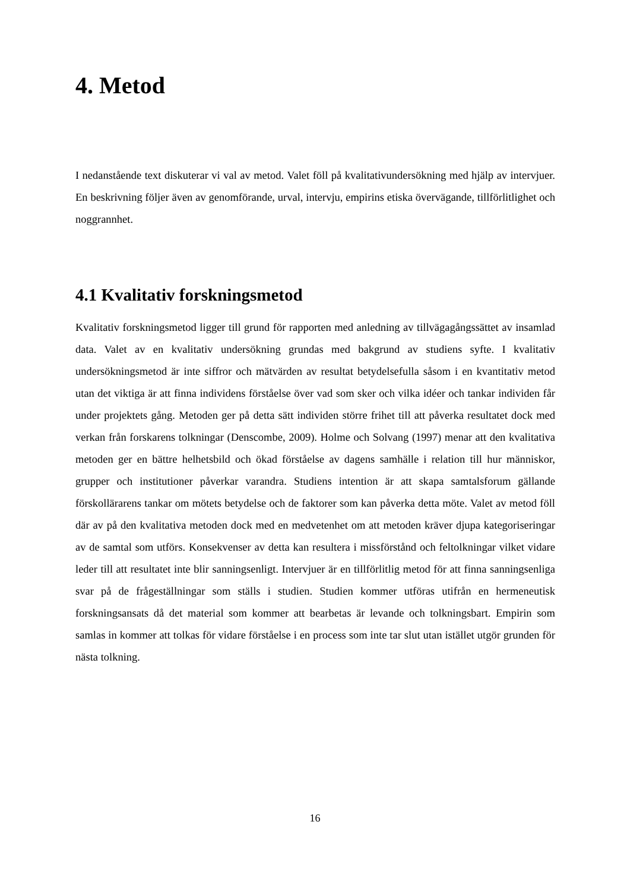4. Metod
I nedanstående text diskuterar vi val av metod. Valet föll på kvalitativundersökning med hjälp av intervjuer. En beskrivning följer även av genomförande, urval, intervju, empirins etiska övervägande, tillförlitlighet och noggrannhet.
4.1 Kvalitativ forskningsmetod
Kvalitativ forskningsmetod ligger till grund för rapporten med anledning av tillvägagångssättet av insamlad data. Valet av en kvalitativ undersökning grundas med bakgrund av studiens syfte. I kvalitativ undersökningsmetod är inte siffror och mätvärden av resultat betydelsefulla såsom i en kvantitativ metod utan det viktiga är att finna individens förståelse över vad som sker och vilka idéer och tankar individen får under projektets gång. Metoden ger på detta sätt individen större frihet till att påverka resultatet dock med verkan från forskarens tolkningar (Denscombe, 2009). Holme och Solvang (1997) menar att den kvalitativa metoden ger en bättre helhetsbild och ökad förståelse av dagens samhälle i relation till hur människor, grupper och institutioner påverkar varandra. Studiens intention är att skapa samtalsforum gällande förskollärarens tankar om mötets betydelse och de faktorer som kan påverka detta möte. Valet av metod föll där av på den kvalitativa metoden dock med en medvetenhet om att metoden kräver djupa kategoriseringar av de samtal som utförs. Konsekvenser av detta kan resultera i missförstånd och feltolkningar vilket vidare leder till att resultatet inte blir sanningsenligt. Intervjuer är en tillförlitlig metod för att finna sanningsenliga svar på de frågeställningar som ställs i studien. Studien kommer utföras utifrån en hermeneutisk forskningsansats då det material som kommer att bearbetas är levande och tolkningsbart. Empirin som samlas in kommer att tolkas för vidare förståelse i en process som inte tar slut utan istället utgör grunden för nästa tolkning.
16